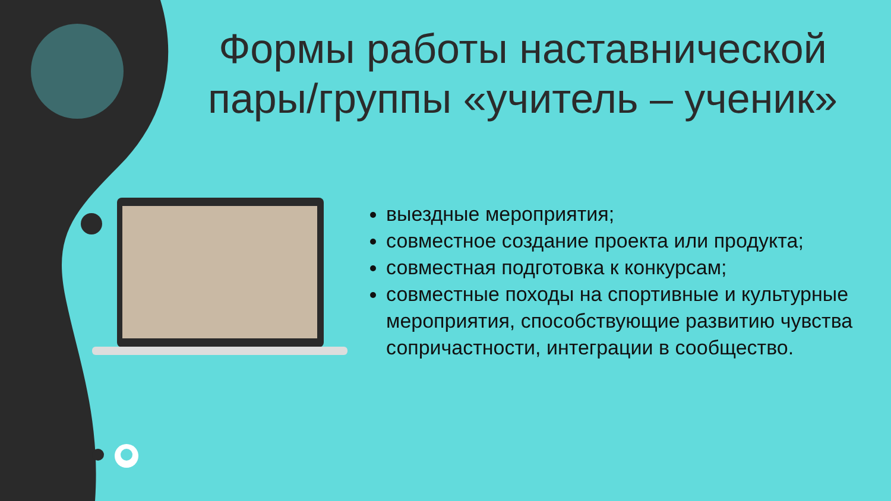Формы работы наставнической пары/группы «учитель – ученик»
выездные мероприятия;
совместное создание проекта или продукта;
совместная подготовка к конкурсам;
совместные походы на спортивные и культурные мероприятия, способствующие развитию чувства сопричастности, интеграции в сообщество.